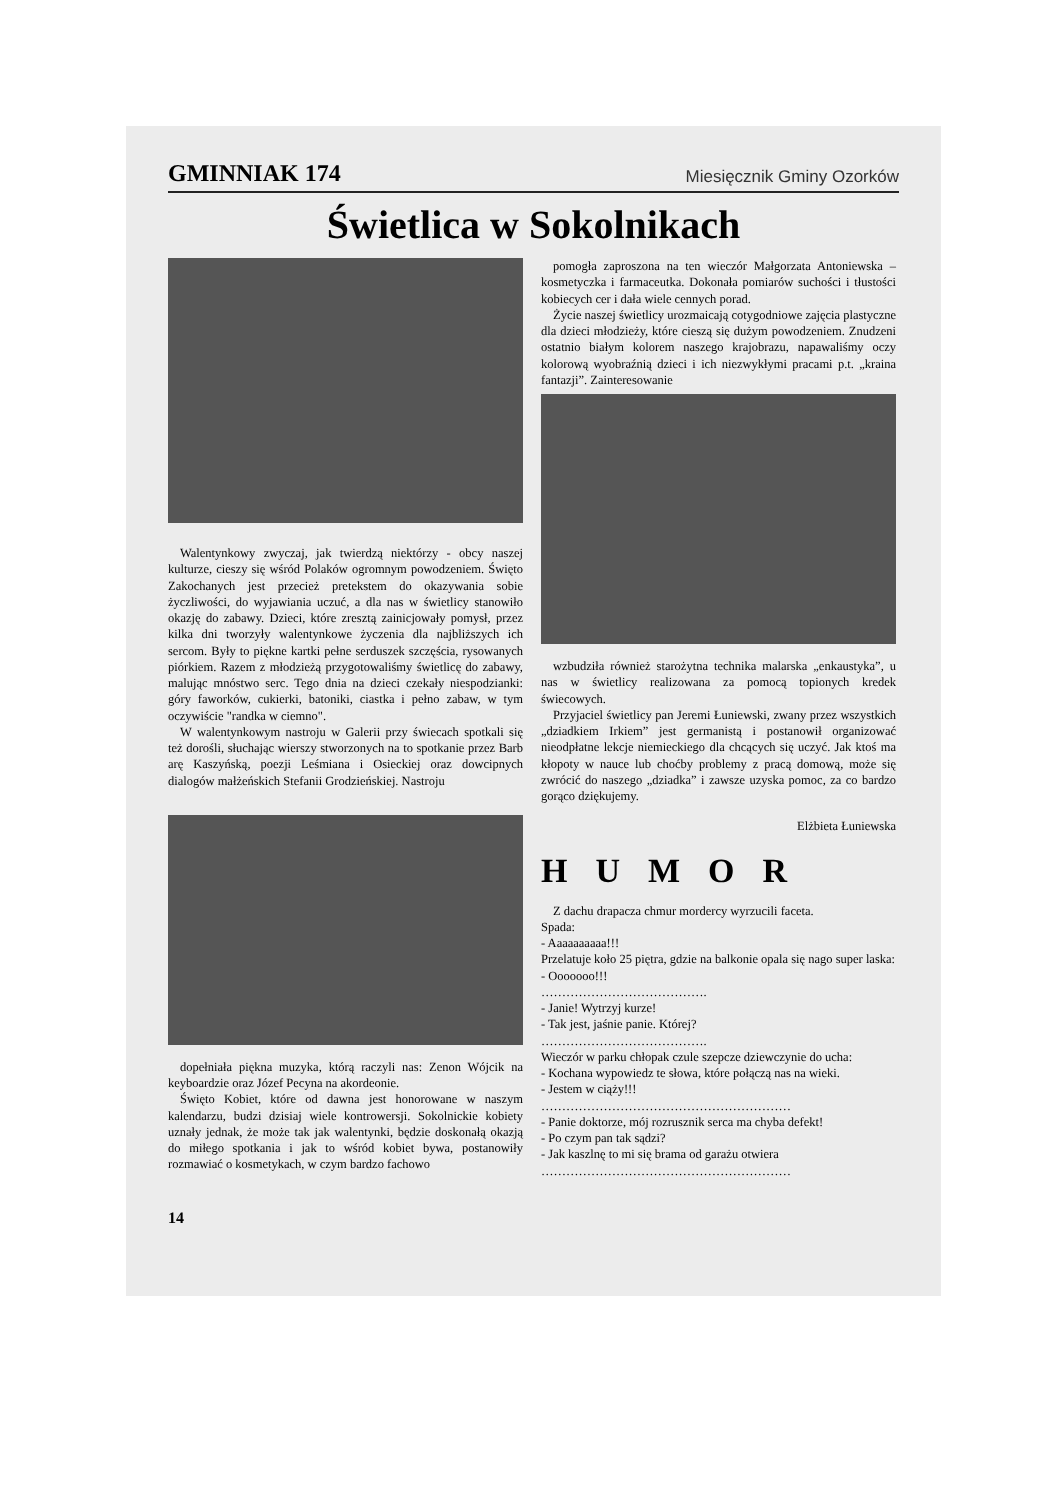GMINNIAK 174 Miesięcznik Gminy Ozorków
Świetlica w Sokolnikach
Walentynkowy zwyczaj, jak twierdzą niektórzy - obcy naszej kulturze, cieszy się wśród Polaków ogromnym powodzeniem. Święto Zakochanych jest przecież pretekstem do okazywania sobie życzliwości, do wyjawiania uczuć, a dla nas w świetlicy stanowiło okazję do zabawy. Dzieci, które zresztą zainicjowały pomysł, przez kilka dni tworzyły walentynkowe życzenia dla najbliższych ich sercom. Były to piękne kartki pełne serduszek szczęścia, rysowanych piórkiem. Razem z młodzieżą przygotowaliśmy świetlicę do zabawy, malując mnóstwo serc. Tego dnia na dzieci czekały niespodzianki: góry faworków, cukierki, batoniki, ciastka i pełno zabaw, w tym oczywiście "randka w ciemno".
W walentynkowym nastroju w Galerii przy świecach spotkali się też dorośli, słuchając wierszy stworzonych na to spotkanie przez Barb arę Kaszyńską, poezji Leśmiana i Osieckiej oraz dowcipnych dialogów małżeńskich Stefanii Grodzieńskiej. Nastroju
dopełniała piękna muzyka, którą raczyli nas: Zenon Wójcik na keyboardzie oraz Józef Pecyna na akordeonie.
Święto Kobiet, które od dawna jest honorowane w naszym kalendarzu, budzi dzisiaj wiele kontrowersji. Sokolnickie kobiety uznały jednak, że może tak jak walentynki, będzie doskonałą okazją do miłego spotkania i jak to wśród kobiet bywa, postanowiły rozmawiać o kosmetykach, w czym bardzo fachowo
pomogła zaproszona na ten wieczór Małgorzata Antoniewska – kosmetyczka i farmaceutka. Dokonała pomiarów suchości i tłustości kobiecych cer i dała wiele cennych porad.
Życie naszej świetlicy urozmaicają cotygodniowe zajęcia plastyczne dla dzieci młodzieży, które cieszą się dużym powodzeniem. Znudzeni ostatnio białym kolorem naszego krajobrazu, napawaliśmy oczy kolorową wyobraźnią dzieci i ich niezwykłymi pracami p.t. „kraina fantazji”. Zainteresowanie
wzbudziła również starożytna technika malarska „enkaustyka”, u nas w świetlicy realizowana za pomocą topionych kredek świecowych.
Przyjaciel świetlicy pan Jeremi Łuniewski, zwany przez wszystkich „dziadkiem Irkiem” jest germanistą i postanowił organizować nieodpłatne lekcje niemieckiego dla chcących się uczyć. Jak ktoś ma kłopoty w nauce lub choćby problemy z pracą domową, może się zwrócić do naszego „dziadka” i zawsze uzyska pomoc, za co bardzo gorąco dziękujemy.
Elżbieta Łuniewska
HUMOR
Z dachu drapacza chmur mordercy wyrzucili faceta.
Spada:
- Aaaaaaaaaa!!!
Przelatuje koło 25 piętra, gdzie na balkonie opala się nago super laska:
- Ooooooo!!!
………………………………….
- Janie! Wytrzyj kurze!
- Tak jest, jaśnie panie. Której?
………………………………….
Wieczór w parku chłopak czule szepcze dziewczynie do ucha:
- Kochana wypowiedz te słowa, które połączą nas na wieki.
- Jestem w ciąży!!!
……………………………………………………
- Panie doktorze, mój rozrusznik serca ma chyba defekt!
- Po czym pan tak sądzi?
- Jak kaszlnę to mi się brama od garażu otwiera
……………………………………………………
14